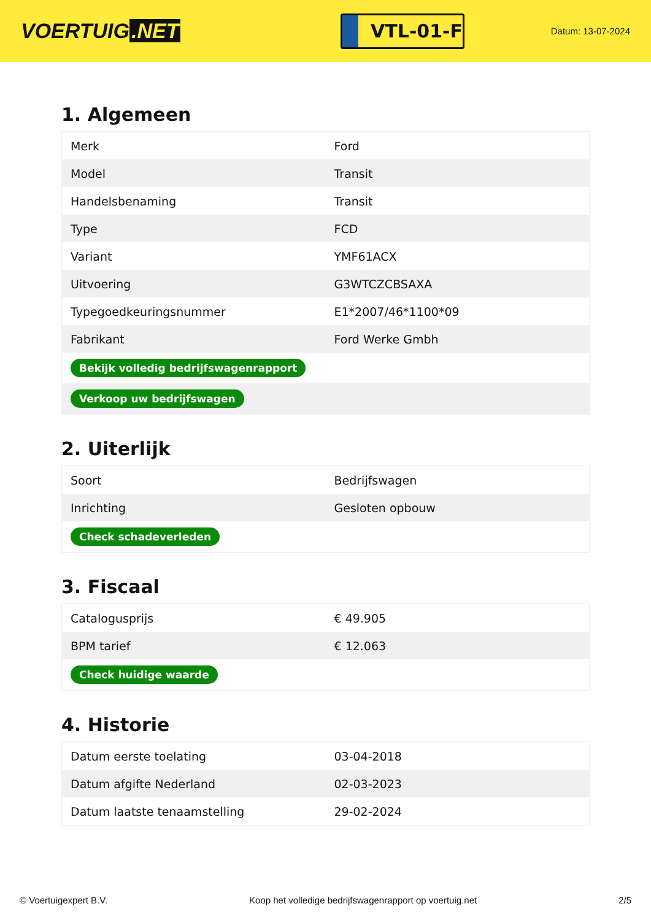VOERTUIG.NET
VTL-01-F
Datum: 13-07-2024
1. Algemeen
| Merk | Ford |
| Model | Transit |
| Handelsbenaming | Transit |
| Type | FCD |
| Variant | YMF61ACX |
| Uitvoering | G3WTCZCBSAXA |
| Typegoedkeuringsnummer | E1*2007/46*1100*09 |
| Fabrikant | Ford Werke Gmbh |
| Bekijk volledig bedrijfswagenrapport | |
| Verkoop uw bedrijfswagen | |
2. Uiterlijk
| Soort | Bedrijfswagen |
| Inrichting | Gesloten opbouw |
| Check schadeverleden | |
3. Fiscaal
| Catalogusprijs | € 49.905 |
| BPM tarief | € 12.063 |
| Check huidige waarde | |
4. Historie
| Datum eerste toelating | 03-04-2018 |
| Datum afgifte Nederland | 02-03-2023 |
| Datum laatste tenaamstelling | 29-02-2024 |
© Voertuigexpert B.V. Koop het volledige bedrijfswagenrapport op voertuig.net 2/5